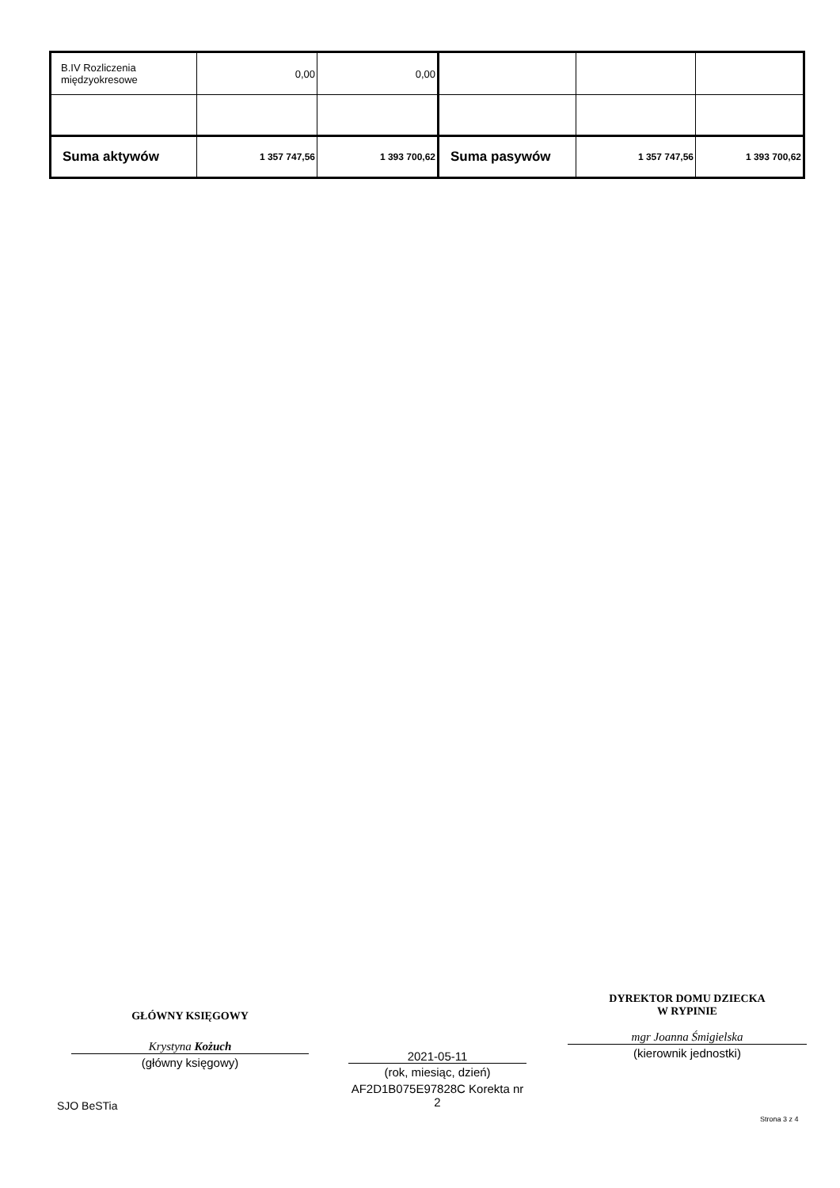| B.IV Rozliczenia międzyokresowe | 0,00 | 0,00 | | | |
| Suma aktywów | 1 357 747,56 | 1 393 700,62 | Suma pasywów | 1 357 747,56 | 1 393 700,62 |
GŁÓWNY KSIĘGOWY
Krystyna Kożuch
(główny księgowy)
2021-05-11
(rok, miesiąc, dzień)
AF2D1B075E97828C Korekta nr 2
DYREKTOR DOMU DZIECKA
W RYPINIE
mgr Joanna Śmigielska
(kierownik jednostki)
SJO BeSTia
Strona 3 z 4